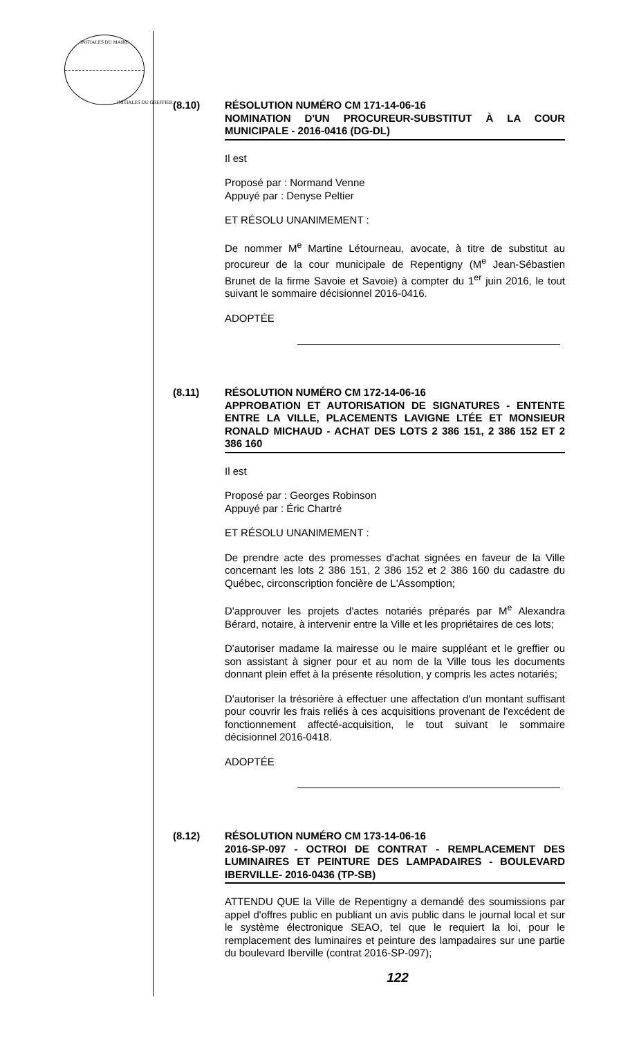INITIALES DU MAIRE
INITIALES DU GREFFIER
(8.10) RÉSOLUTION NUMÉRO CM 171-14-06-16
NOMINATION D'UN PROCUREUR-SUBSTITUT À LA COUR MUNICIPALE - 2016-0416 (DG-DL)
Il est
Proposé par : Normand Venne
Appuyé par : Denyse Peltier
ET RÉSOLU UNANIMEMENT :
De nommer M<sup>e</sup> Martine Létourneau, avocate, à titre de substitut au procureur de la cour municipale de Repentigny (M<sup>e</sup> Jean-Sébastien Brunet de la firme Savoie et Savoie) à compter du 1<sup>er</sup> juin 2016, le tout suivant le sommaire décisionnel 2016-0416.
ADOPTÉE
(8.11) RÉSOLUTION NUMÉRO CM 172-14-06-16
APPROBATION ET AUTORISATION DE SIGNATURES - ENTENTE ENTRE LA VILLE, PLACEMENTS LAVIGNE LTÉE ET MONSIEUR RONALD MICHAUD - ACHAT DES LOTS 2 386 151, 2 386 152 ET 2 386 160
Il est
Proposé par : Georges Robinson
Appuyé par : Éric Chartré
ET RÉSOLU UNANIMEMENT :
De prendre acte des promesses d'achat signées en faveur de la Ville concernant les lots 2 386 151, 2 386 152 et 2 386 160 du cadastre du Québec, circonscription foncière de L'Assomption;
D'approuver les projets d'actes notariés préparés par M<sup>e</sup> Alexandra Bérard, notaire, à intervenir entre la Ville et les propriétaires de ces lots;
D'autoriser madame la mairesse ou le maire suppléant et le greffier ou son assistant à signer pour et au nom de la Ville tous les documents donnant plein effet à la présente résolution, y compris les actes notariés;
D'autoriser la trésorière à effectuer une affectation d'un montant suffisant pour couvrir les frais reliés à ces acquisitions provenant de l'excédent de fonctionnement affecté-acquisition, le tout suivant le sommaire décisionnel 2016-0418.
ADOPTÉE
(8.12) RÉSOLUTION NUMÉRO CM 173-14-06-16
2016-SP-097 - OCTROI DE CONTRAT - REMPLACEMENT DES LUMINAIRES ET PEINTURE DES LAMPADAIRES - BOULEVARD IBERVILLE- 2016-0436 (TP-SB)
ATTENDU QUE la Ville de Repentigny a demandé des soumissions par appel d'offres public en publiant un avis public dans le journal local et sur le système électronique SEAO, tel que le requiert la loi, pour le remplacement des luminaires et peinture des lampadaires sur une partie du boulevard Iberville (contrat 2016-SP-097);
122